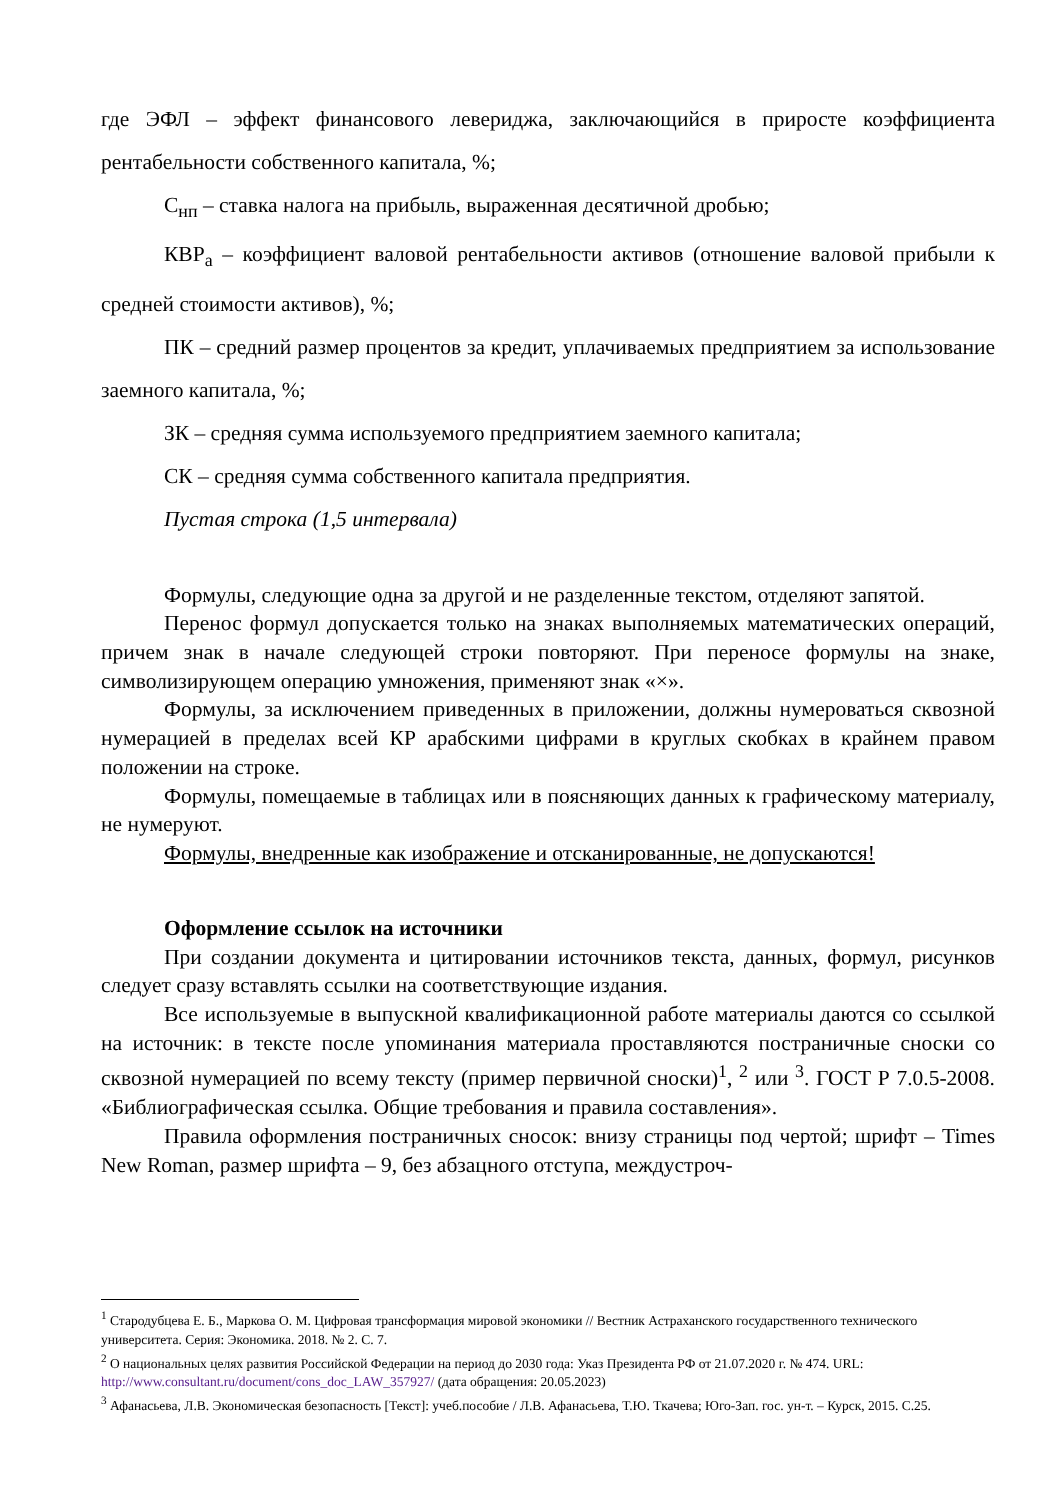где ЭФЛ – эффект финансового левериджа, заключающийся в приросте коэффициента рентабельности собственного капитала, %;
С<sub>нп</sub> – ставка налога на прибыль, выраженная десятичной дробью;
КВР<sub>а</sub> – коэффициент валовой рентабельности активов (отношение валовой прибыли к средней стоимости активов), %;
ПК – средний размер процентов за кредит, уплачиваемых предприятием за использование заемного капитала, %;
ЗК – средняя сумма используемого предприятием заемного капитала;
СК – средняя сумма собственного капитала предприятия.
Пустая строка (1,5 интервала)
Формулы, следующие одна за другой и не разделенные текстом, отделяют запятой.
Перенос формул допускается только на знаках выполняемых математических операций, причем знак в начале следующей строки повторяют. При переносе формулы на знаке, символизирующем операцию умножения, применяют знак «×».
Формулы, за исключением приведенных в приложении, должны нумероваться сквозной нумерацией в пределах всей КР арабскими цифрами в круглых скобках в крайнем правом положении на строке.
Формулы, помещаемые в таблицах или в поясняющих данных к графическому материалу, не нумеруют.
Формулы, внедренные как изображение и отсканированные, не допускаются!
Оформление ссылок на источники
При создании документа и цитировании источников текста, данных, формул, рисунков следует сразу вставлять ссылки на соответствующие издания.
Все используемые в выпускной квалификационной работе материалы даются со ссылкой на источник: в тексте после упоминания материала проставляются постраничные сноски со сквозной нумерацией по всему тексту (пример первичной сноски)<sup>1</sup>, <sup>2</sup> или <sup>3</sup>. ГОСТ Р 7.0.5-2008. «Библиографическая ссылка. Общие требования и правила составления».
Правила оформления постраничных сносок: внизу страницы под чертой; шрифт – Times New Roman, размер шрифта – 9, без абзацного отступа, междустроч-
<sup>1</sup> Стародубцева Е. Б., Маркова О. М. Цифровая трансформация мировой экономики // Вестник Астраханского государственного технического университета. Серия: Экономика. 2018. № 2. С. 7.
<sup>2</sup> О национальных целях развития Российской Федерации на период до 2030 года: Указ Президента РФ от 21.07.2020 г. № 474. URL: http://www.consultant.ru/document/cons_doc_LAW_357927/ (дата обращения: 20.05.2023)
<sup>3</sup> Афанасьева, Л.В. Экономическая безопасность [Текст]: учеб.пособие / Л.В. Афанасьева, Т.Ю. Ткачева; Юго-Зап. гос. ун-т. – Курск, 2015. С.25.